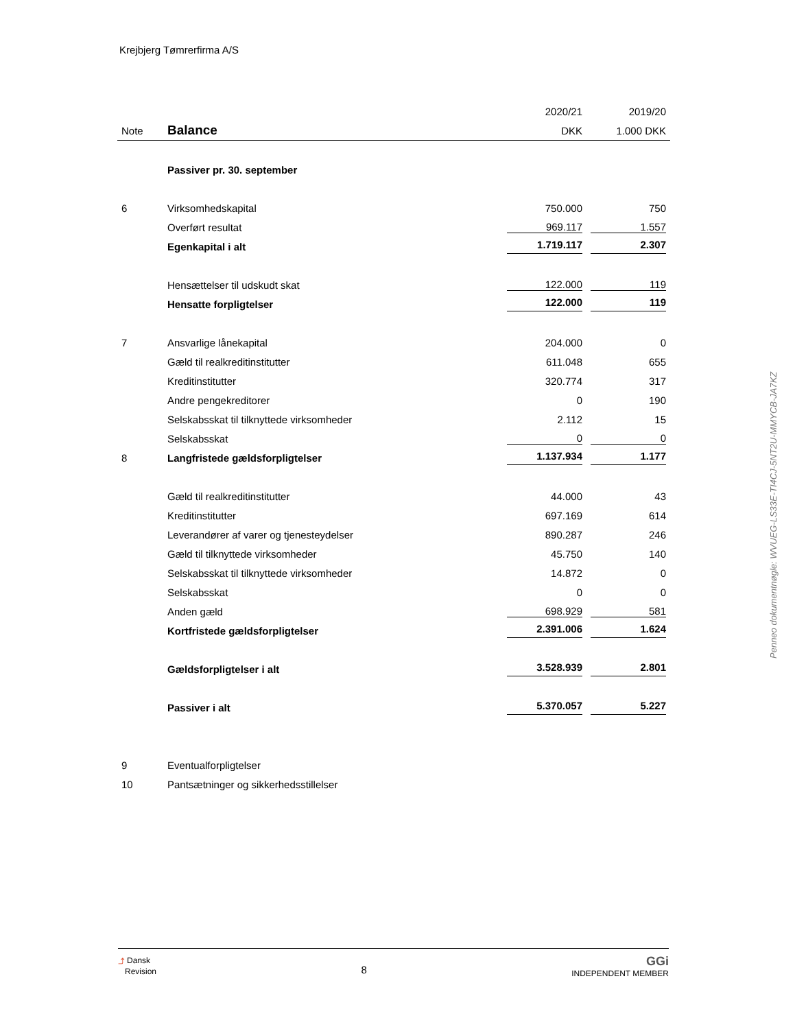Krejbjerg Tømrerfirma A/S
| | | 2020/21 | 2019/20 |
| --- | --- | --- | --- |
| Note | Balance | DKK | 1.000 DKK |
| | Passiver pr. 30. september | | |
| 6 | Virksomhedskapital | 750.000 | 750 |
| | Overført resultat | 969.117 | 1.557 |
| | Egenkapital i alt | 1.719.117 | 2.307 |
| | Hensættelser til udskudt skat | 122.000 | 119 |
| | Hensatte forpligtelser | 122.000 | 119 |
| 7 | Ansvarlige lånekapital | 204.000 | 0 |
| | Gæld til realkreditinstitutter | 611.048 | 655 |
| | Kreditinstitutter | 320.774 | 317 |
| | Andre pengekreditorer | 0 | 190 |
| | Selskabsskat til tilknyttede virksomheder | 2.112 | 15 |
| | Selskabsskat | 0 | 0 |
| 8 | Langfristede gældsforpligtelser | 1.137.934 | 1.177 |
| | Gæld til realkreditinstitutter | 44.000 | 43 |
| | Kreditinstitutter | 697.169 | 614 |
| | Leverandører af varer og tjenesteydelser | 890.287 | 246 |
| | Gæld til tilknyttede virksomheder | 45.750 | 140 |
| | Selskabsskat til tilknyttede virksomheder | 14.872 | 0 |
| | Selskabsskat | 0 | 0 |
| | Anden gæld | 698.929 | 581 |
| | Kortfristede gældsforpligtelser | 2.391.006 | 1.624 |
| | Gældsforpligtelser i alt | 3.528.939 | 2.801 |
| | Passiver i alt | 5.370.057 | 5.227 |
| 9 | Eventualforpligtelser | | |
| 10 | Pantsætninger og sikkerhedsstillelser | | |
Penneo dokumentnøgle: WVUEG-LS33E-TI4CJ-5NT2U-MMYCB-JA7KZ
⤴ Dansk
Revision
8
GGi
INDEPENDENT MEMBER